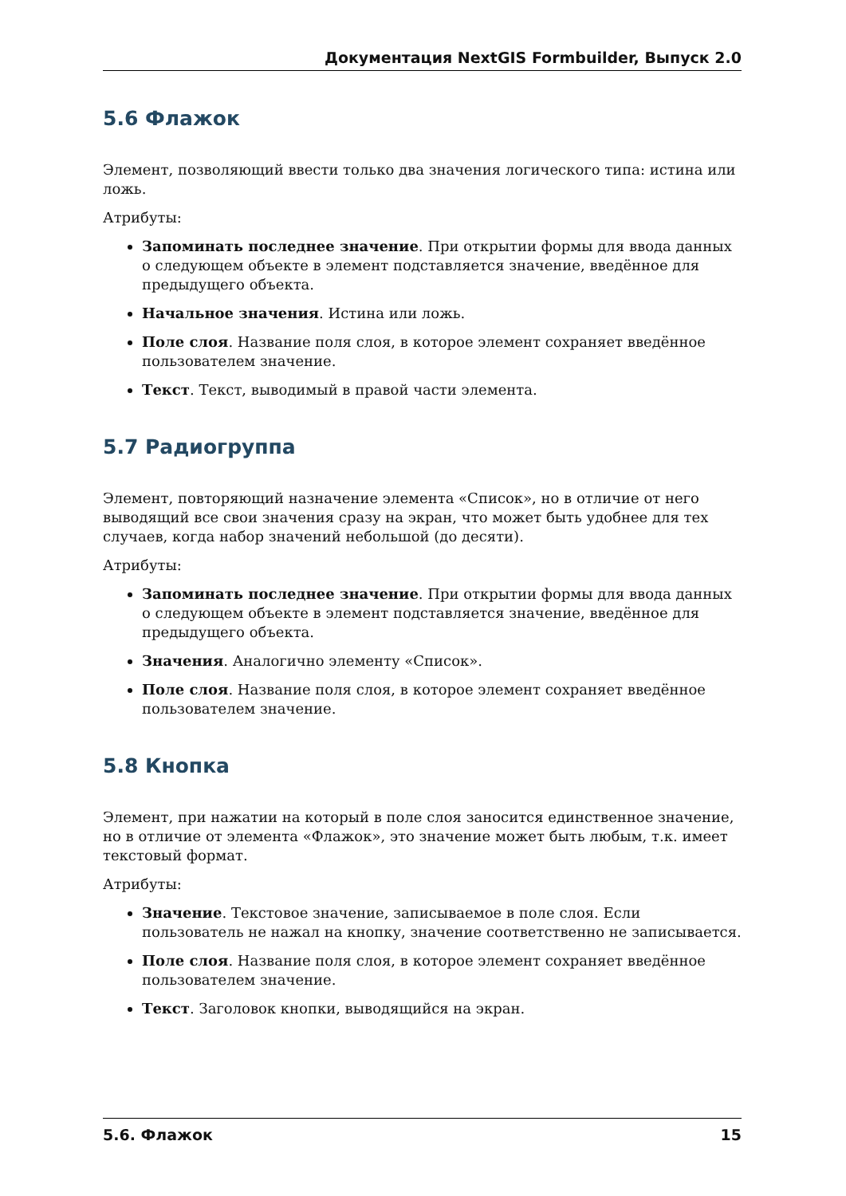Документация NextGIS Formbuilder, Выпуск 2.0
5.6 Флажок
Элемент, позволяющий ввести только два значения логического типа: истина или ложь.
Атрибуты:
Запоминать последнее значение. При открытии формы для ввода данных о следующем объекте в элемент подставляется значение, введённое для предыдущего объекта.
Начальное значения. Истина или ложь.
Поле слоя. Название поля слоя, в которое элемент сохраняет введённое пользователем значение.
Текст. Текст, выводимый в правой части элемента.
5.7 Радиогруппа
Элемент, повторяющий назначение элемента «Список», но в отличие от него выводящий все свои значения сразу на экран, что может быть удобнее для тех случаев, когда набор значений небольшой (до десяти).
Атрибуты:
Запоминать последнее значение. При открытии формы для ввода данных о следующем объекте в элемент подставляется значение, введённое для предыдущего объекта.
Значения. Аналогично элементу «Список».
Поле слоя. Название поля слоя, в которое элемент сохраняет введённое пользователем значение.
5.8 Кнопка
Элемент, при нажатии на который в поле слоя заносится единственное значение, но в отличие от элемента «Флажок», это значение может быть любым, т.к. имеет текстовый формат.
Атрибуты:
Значение. Текстовое значение, записываемое в поле слоя. Если пользователь не нажал на кнопку, значение соответственно не записывается.
Поле слоя. Название поля слоя, в которое элемент сохраняет введённое пользователем значение.
Текст. Заголовок кнопки, выводящийся на экран.
5.6. Флажок 15